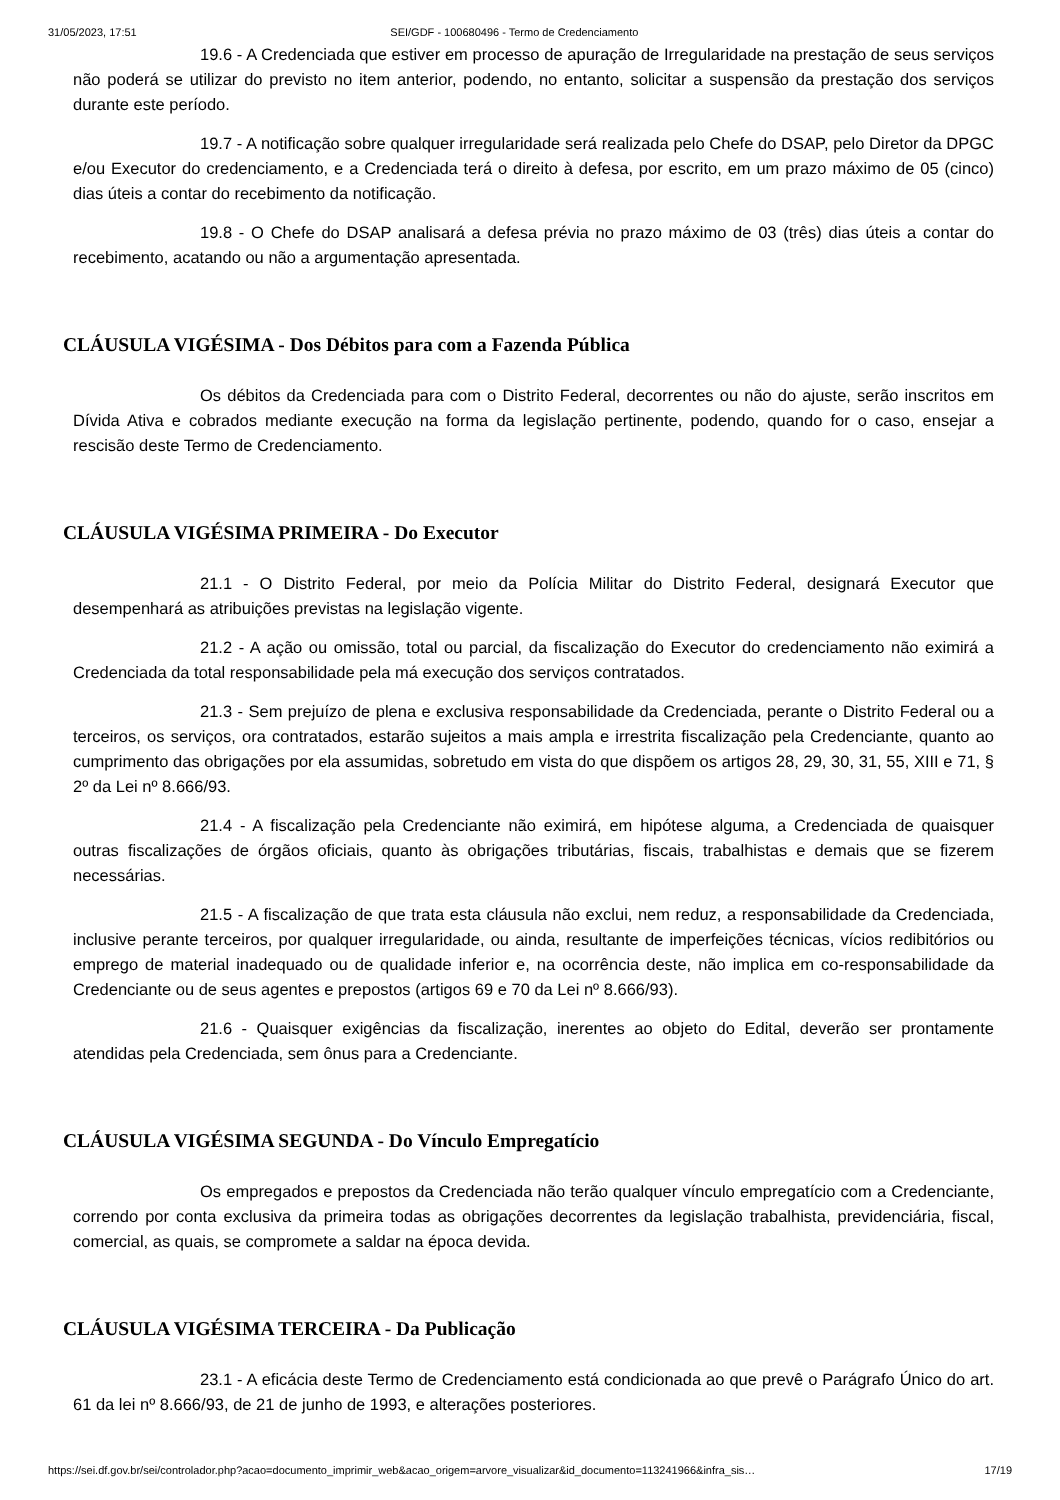31/05/2023, 17:51 SEI/GDF - 100680496 - Termo de Credenciamento
19.6 - A Credenciada que estiver em processo de apuração de Irregularidade na prestação de seus serviços não poderá se utilizar do previsto no item anterior, podendo, no entanto, solicitar a suspensão da prestação dos serviços durante este período.
19.7 - A notificação sobre qualquer irregularidade será realizada pelo Chefe do DSAP, pelo Diretor da DPGC e/ou Executor do credenciamento, e a Credenciada terá o direito à defesa, por escrito, em um prazo máximo de 05 (cinco) dias úteis a contar do recebimento da notificação.
19.8 - O Chefe do DSAP analisará a defesa prévia no prazo máximo de 03 (três) dias úteis a contar do recebimento, acatando ou não a argumentação apresentada.
CLÁUSULA VIGÉSIMA - Dos Débitos para com a Fazenda Pública
Os débitos da Credenciada para com o Distrito Federal, decorrentes ou não do ajuste, serão inscritos em Dívida Ativa e cobrados mediante execução na forma da legislação pertinente, podendo, quando for o caso, ensejar a rescisão deste Termo de Credenciamento.
CLÁUSULA VIGÉSIMA PRIMEIRA - Do Executor
21.1 - O Distrito Federal, por meio da Polícia Militar do Distrito Federal, designará Executor que desempenhará as atribuições previstas na legislação vigente.
21.2 - A ação ou omissão, total ou parcial, da fiscalização do Executor do credenciamento não eximirá a Credenciada da total responsabilidade pela má execução dos serviços contratados.
21.3 - Sem prejuízo de plena e exclusiva responsabilidade da Credenciada, perante o Distrito Federal ou a terceiros, os serviços, ora contratados, estarão sujeitos a mais ampla e irrestrita fiscalização pela Credenciante, quanto ao cumprimento das obrigações por ela assumidas, sobretudo em vista do que dispõem os artigos 28, 29, 30, 31, 55, XIII e 71, § 2º da Lei nº 8.666/93.
21.4 - A fiscalização pela Credenciante não eximirá, em hipótese alguma, a Credenciada de quaisquer outras fiscalizações de órgãos oficiais, quanto às obrigações tributárias, fiscais, trabalhistas e demais que se fizerem necessárias.
21.5 - A fiscalização de que trata esta cláusula não exclui, nem reduz, a responsabilidade da Credenciada, inclusive perante terceiros, por qualquer irregularidade, ou ainda, resultante de imperfeições técnicas, vícios redibitórios ou emprego de material inadequado ou de qualidade inferior e, na ocorrência deste, não implica em co-responsabilidade da Credenciante ou de seus agentes e prepostos (artigos 69 e 70 da Lei nº 8.666/93).
21.6 - Quaisquer exigências da fiscalização, inerentes ao objeto do Edital, deverão ser prontamente atendidas pela Credenciada, sem ônus para a Credenciante.
CLÁUSULA VIGÉSIMA SEGUNDA - Do Vínculo Empregatício
Os empregados e prepostos da Credenciada não terão qualquer vínculo empregatício com a Credenciante, correndo por conta exclusiva da primeira todas as obrigações decorrentes da legislação trabalhista, previdenciária, fiscal, comercial, as quais, se compromete a saldar na época devida.
CLÁUSULA VIGÉSIMA TERCEIRA - Da Publicação
23.1 - A eficácia deste Termo de Credenciamento está condicionada ao que prevê o Parágrafo Único do art. 61 da lei nº 8.666/93, de 21 de junho de 1993, e alterações posteriores.
https://sei.df.gov.br/sei/controlador.php?acao=documento_imprimir_web&acao_origem=arvore_visualizar&id_documento=113241966&infra_sis… 17/19